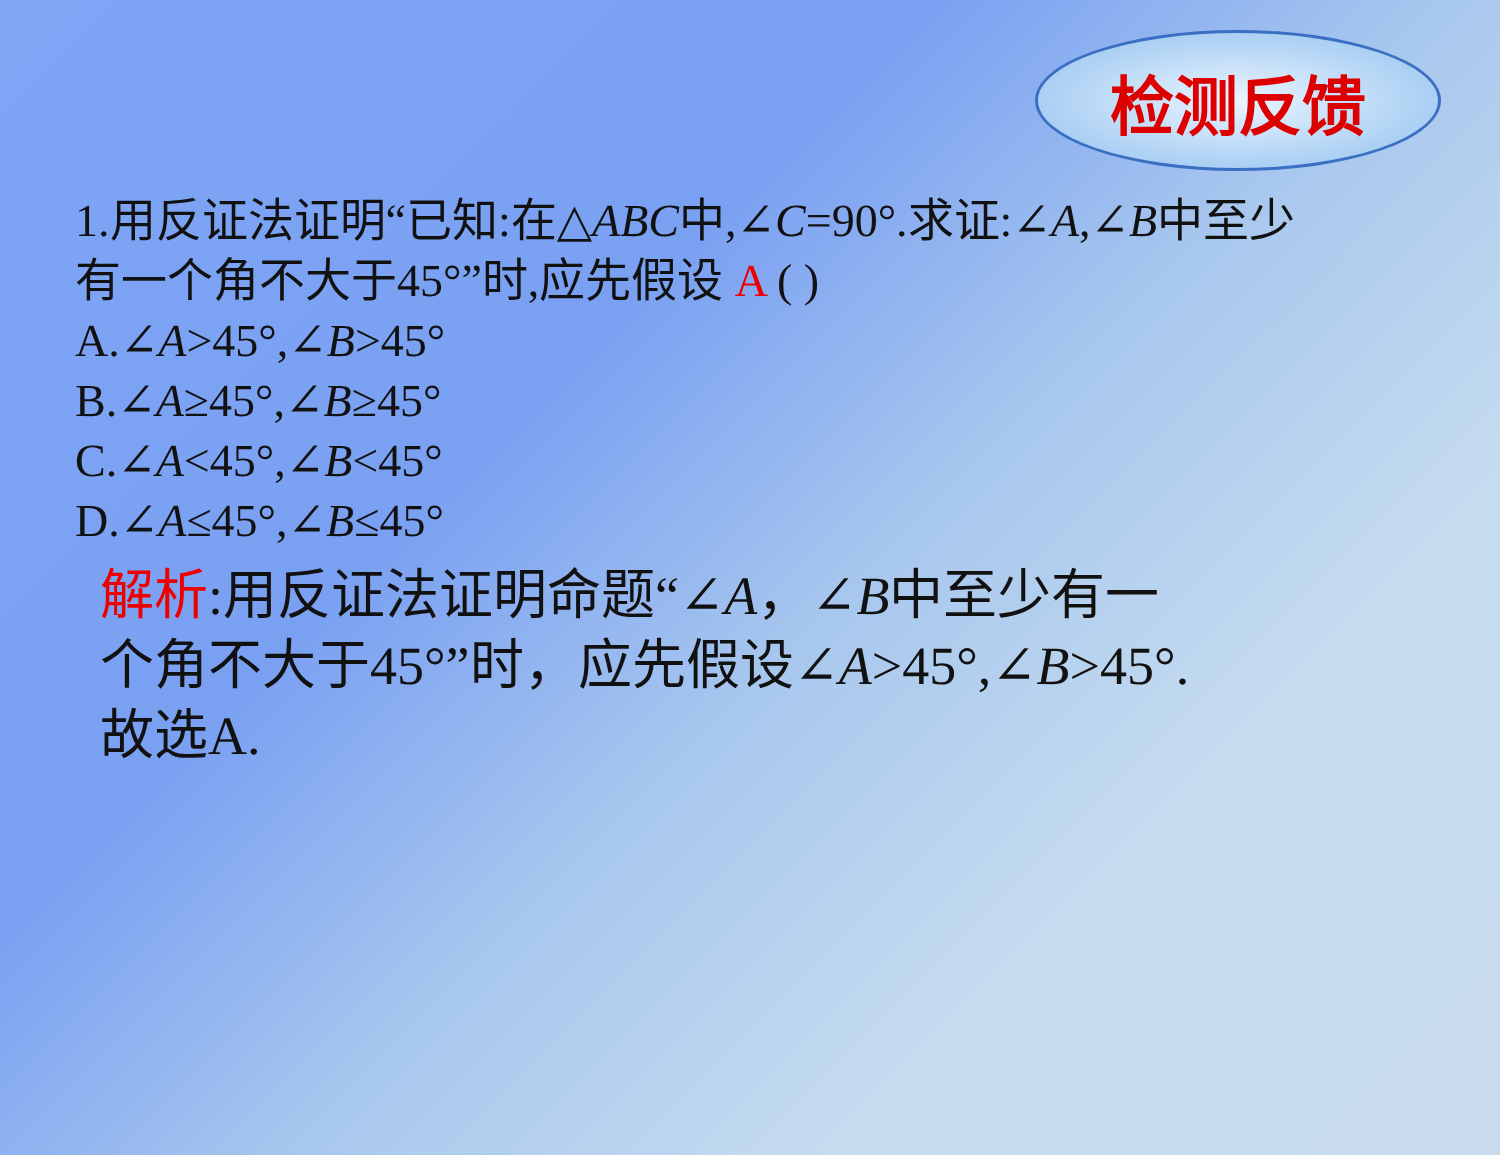检测反馈
1.用反证法证明“已知:在△ABC中,∠C=90°.求证:∠A,∠B中至少有一个角不大于45°”时,应先假设 A ( )
A.∠A>45°,∠B>45°
B.∠A≥45°,∠B≥45°
C.∠A<45°,∠B<45°
D.∠A≤45°,∠B≤45°
解析:用反证法证明命题“∠A，∠B中至少有一个角不大于45°”时，应先假设∠A>45°,∠B>45°.故选A.